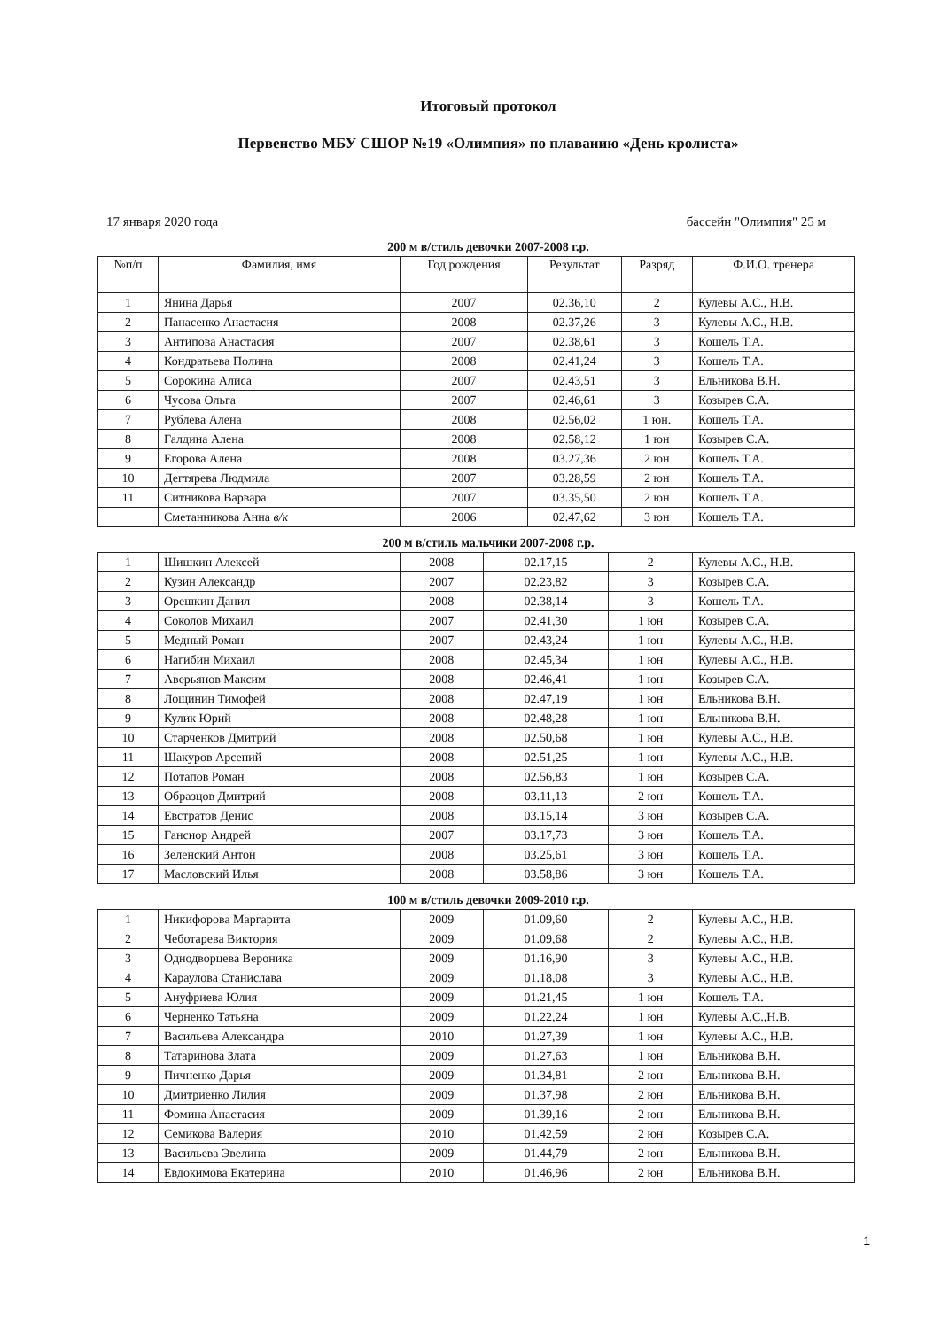Итоговый протокол
Первенство МБУ СШОР №19 «Олимпия» по плаванию «День кролиста»
17 января 2020 года бассейн "Олимпия" 25 м
200 м в/стиль девочки 2007-2008 г.р.
| №п/п | Фамилия, имя | Год рождения | Результат | Разряд | Ф.И.О. тренера |
| --- | --- | --- | --- | --- | --- |
| 1 | Янина Дарья | 2007 | 02.36,10 | 2 | Кулевы А.С., Н.В. |
| 2 | Панасенко Анастасия | 2008 | 02.37,26 | 3 | Кулевы А.С., Н.В. |
| 3 | Антипова Анастасия | 2007 | 02.38,61 | 3 | Кошель Т.А. |
| 4 | Кондратьева Полина | 2008 | 02.41,24 | 3 | Кошель Т.А. |
| 5 | Сорокина Алиса | 2007 | 02.43,51 | 3 | Ельникова В.Н. |
| 6 | Чусова Ольга | 2007 | 02.46,61 | 3 | Козырев С.А. |
| 7 | Рублева Алена | 2008 | 02.56,02 | 1 юн. | Кошель Т.А. |
| 8 | Галдина Алена | 2008 | 02.58,12 | 1 юн | Козырев С.А. |
| 9 | Егорова Алена | 2008 | 03.27,36 | 2 юн | Кошель Т.А. |
| 10 | Дегтярева Людмила | 2007 | 03.28,59 | 2 юн | Кошель Т.А. |
| 11 | Ситникова Варвара | 2007 | 03.35,50 | 2 юн | Кошель Т.А. |
| | Сметанникова Анна в/к | 2006 | 02.47,62 | 3 юн | Кошель Т.А. |
200 м в/стиль мальчики 2007-2008 г.р.
| 1 | Шишкин Алексей | 2008 | 02.17,15 | 2 | Кулевы А.С., Н.В. |
| 2 | Кузин Александр | 2007 | 02.23,82 | 3 | Козырев С.А. |
| 3 | Орешкин Данил | 2008 | 02.38,14 | 3 | Кошель Т.А. |
| 4 | Соколов Михаил | 2007 | 02.41,30 | 1 юн | Козырев С.А. |
| 5 | Медный Роман | 2007 | 02.43,24 | 1 юн | Кулевы А.С., Н.В. |
| 6 | Нагибин Михаил | 2008 | 02.45,34 | 1 юн | Кулевы А.С., Н.В. |
| 7 | Аверьянов Максим | 2008 | 02.46,41 | 1 юн | Козырев С.А. |
| 8 | Лощинин Тимофей | 2008 | 02.47,19 | 1 юн | Ельникова В.Н. |
| 9 | Кулик Юрий | 2008 | 02.48,28 | 1 юн | Ельникова В.Н. |
| 10 | Старченков Дмитрий | 2008 | 02.50,68 | 1 юн | Кулевы А.С., Н.В. |
| 11 | Шакуров Арсений | 2008 | 02.51,25 | 1 юн | Кулевы А.С., Н.В. |
| 12 | Потапов Роман | 2008 | 02.56,83 | 1 юн | Козырев С.А. |
| 13 | Образцов Дмитрий | 2008 | 03.11,13 | 2 юн | Кошель Т.А. |
| 14 | Евстратов Денис | 2008 | 03.15,14 | 3 юн | Козырев С.А. |
| 15 | Гансиор Андрей | 2007 | 03.17,73 | 3 юн | Кошель Т.А. |
| 16 | Зеленский Антон | 2008 | 03.25,61 | 3 юн | Кошель Т.А. |
| 17 | Масловский Илья | 2008 | 03.58,86 | 3 юн | Кошель Т.А. |
100 м в/стиль девочки 2009-2010 г.р.
| 1 | Никифорова Маргарита | 2009 | 01.09,60 | 2 | Кулевы А.С., Н.В. |
| 2 | Чеботарева Виктория | 2009 | 01.09,68 | 2 | Кулевы А.С., Н.В. |
| 3 | Однодворцева Вероника | 2009 | 01.16,90 | 3 | Кулевы А.С., Н.В. |
| 4 | Караулова Станислава | 2009 | 01.18,08 | 3 | Кулевы А.С., Н.В. |
| 5 | Ануфриева Юлия | 2009 | 01.21,45 | 1 юн | Кошель Т.А. |
| 6 | Черненко Татьяна | 2009 | 01.22,24 | 1 юн | Кулевы А.С.,Н.В. |
| 7 | Васильева Александра | 2010 | 01.27,39 | 1 юн | Кулевы А.С., Н.В. |
| 8 | Татаринова Злата | 2009 | 01.27,63 | 1 юн | Ельникова В.Н. |
| 9 | Пичненко Дарья | 2009 | 01.34,81 | 2 юн | Ельникова В.Н. |
| 10 | Дмитриенко Лилия | 2009 | 01.37,98 | 2 юн | Ельникова В.Н. |
| 11 | Фомина Анастасия | 2009 | 01.39,16 | 2 юн | Ельникова В.Н. |
| 12 | Семикова Валерия | 2010 | 01.42,59 | 2 юн | Козырев С.А. |
| 13 | Васильева Эвелина | 2009 | 01.44,79 | 2 юн | Ельникова В.Н. |
| 14 | Евдокимова Екатерина | 2010 | 01.46,96 | 2 юн | Ельникова В.Н. |
1